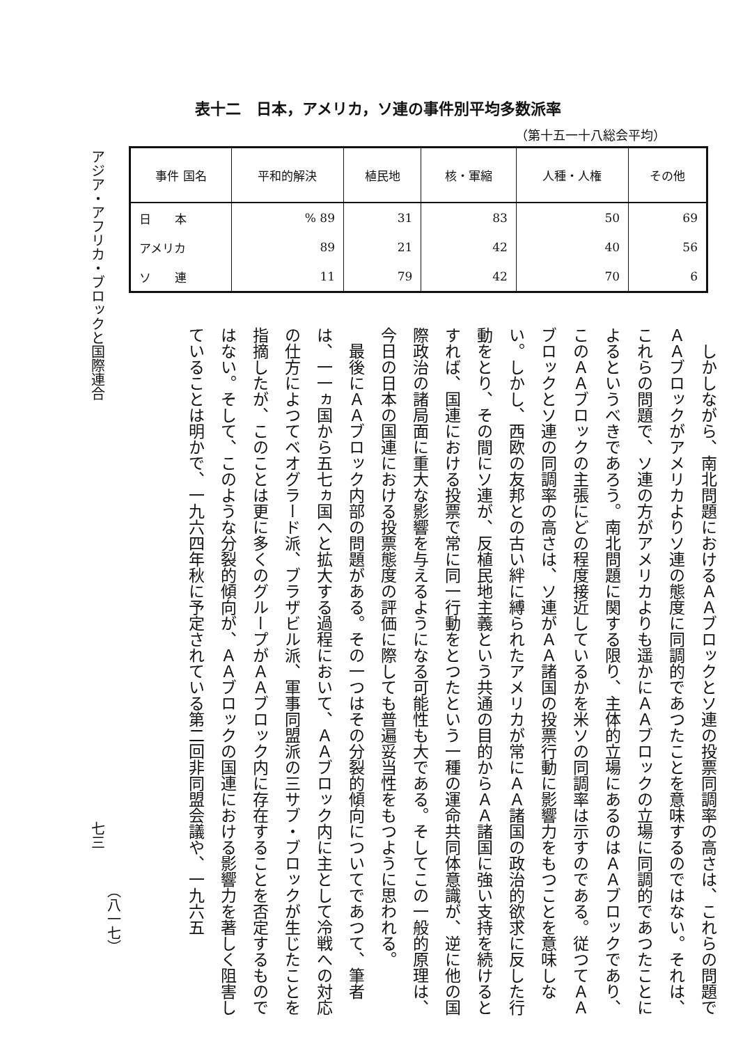アジア・アフリカ・ブロックと国際連合
表十二　日本，アメリカ，ソ連の事件別平均多数派率
（第十五一十八総会平均）
| 事件 国名 | 平和的解決 | 植民地 | 核・軍縮 | 人種・人権 | その他 |
| --- | --- | --- | --- | --- | --- |
| 日 本 | % 89 | 31 | 83 | 50 | 69 |
| アメリカ | 89 | 21 | 42 | 40 | 56 |
| ソ 連 | 11 | 79 | 42 | 70 | 6 |
しかしながら、南北問題におけるＡＡブロックとソ連の投票同調率の高さは、これらの問題でＡＡブロックがアメリカよりソ連の態度に同調的であつたことを意味するのではない。それは、これらの問題で、ソ連の方がアメリカよりも遥かにＡＡブロックの立場に同調的であつたことによるというべきであろう。南北問題に関する限り、主体的立場にあるのはＡＡブロックであり、このＡＡブロックの主張にどの程度接近しているかを米ソの同調率は示すのである。従つてＡＡブロックとソ連の同調率の高さは、ソ連がＡＡ諸国の投票行動に影響力をもつことを意味しない。しかし、西欧の友邦との古い絆に縛られたアメリカが常にＡＡ諸国の政治的欲求に反した行動をとり、その間にソ連が、反植民地主義という共通の目的からＡＡ諸国に強い支持を続けるとすれば、国連における投票で常に同一行動をとつたという一種の運命共同体意識が、逆に他の国際政治の諸局面に重大な影響を与えるようになる可能性も大である。そしてこの一般的原理は、今日の日本の国連における投票態度の評価に際しても普遍妥当性をもつように思われる。
最後にＡＡブロック内部の問題がある。その一つはその分裂的傾向についてであつて、筆者は、一一ヵ国から五七ヵ国へと拡大する過程において、ＡＡブロック内に主として冷戦への対応の仕方によつてベオグラード派、ブラザビル派、軍事同盟派の三サブ・ブロックが生じたことを指摘したが、このことは更に多くのグループがＡＡブロック内に存在することを否定するものではない。そして、このような分裂的傾向が、ＡＡブロックの国連における影響力を著しく阻害していることは明かで、一九六四年秋に予定されている第二回非同盟会議や、一九六五
七三
（八一七）